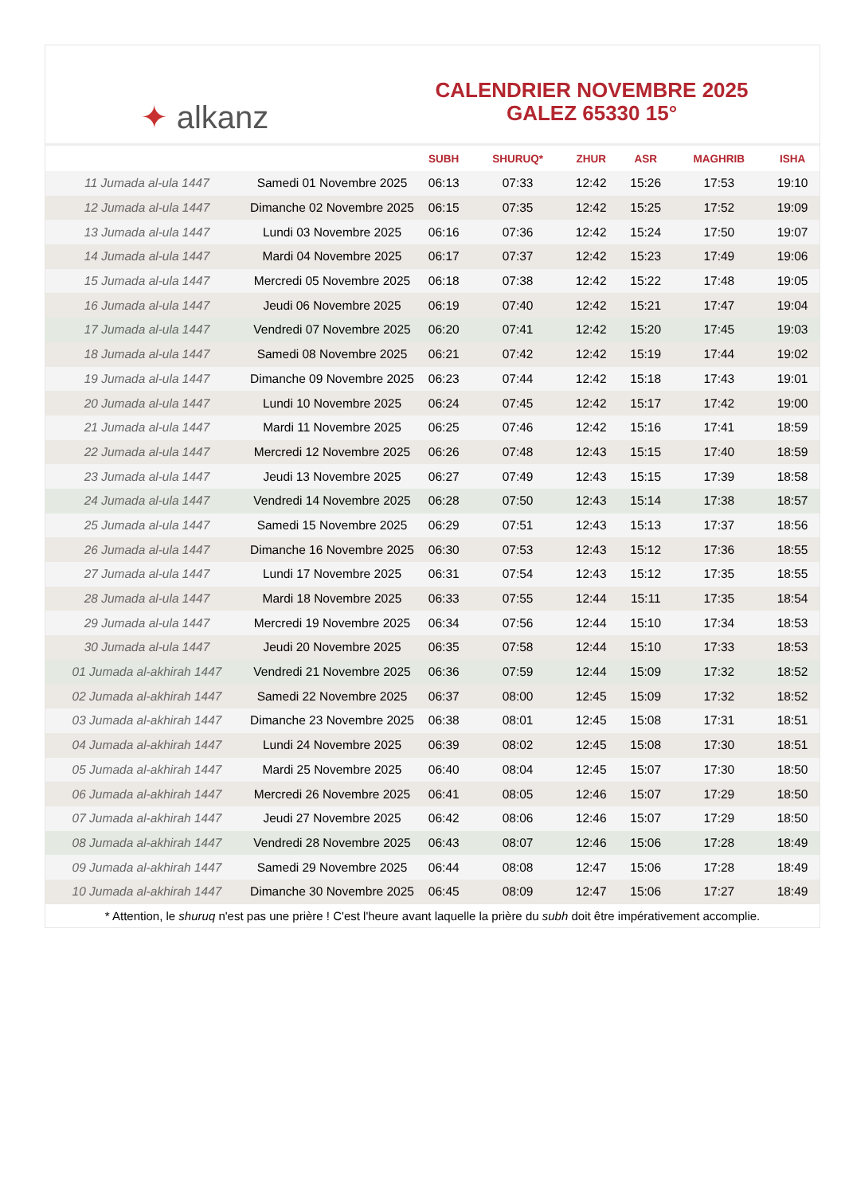✦ alkanz
CALENDRIER NOVEMBRE 2025
GALEZ 65330 15°
| | | SUBH | SHURUQ* | ZHUR | ASR | MAGHRIB | ISHA |
| --- | --- | --- | --- | --- | --- | --- | --- |
| 11 Jumada al-ula 1447 | Samedi 01 Novembre 2025 | 06:13 | 07:33 | 12:42 | 15:26 | 17:53 | 19:10 |
| 12 Jumada al-ula 1447 | Dimanche 02 Novembre 2025 | 06:15 | 07:35 | 12:42 | 15:25 | 17:52 | 19:09 |
| 13 Jumada al-ula 1447 | Lundi 03 Novembre 2025 | 06:16 | 07:36 | 12:42 | 15:24 | 17:50 | 19:07 |
| 14 Jumada al-ula 1447 | Mardi 04 Novembre 2025 | 06:17 | 07:37 | 12:42 | 15:23 | 17:49 | 19:06 |
| 15 Jumada al-ula 1447 | Mercredi 05 Novembre 2025 | 06:18 | 07:38 | 12:42 | 15:22 | 17:48 | 19:05 |
| 16 Jumada al-ula 1447 | Jeudi 06 Novembre 2025 | 06:19 | 07:40 | 12:42 | 15:21 | 17:47 | 19:04 |
| 17 Jumada al-ula 1447 | Vendredi 07 Novembre 2025 | 06:20 | 07:41 | 12:42 | 15:20 | 17:45 | 19:03 |
| 18 Jumada al-ula 1447 | Samedi 08 Novembre 2025 | 06:21 | 07:42 | 12:42 | 15:19 | 17:44 | 19:02 |
| 19 Jumada al-ula 1447 | Dimanche 09 Novembre 2025 | 06:23 | 07:44 | 12:42 | 15:18 | 17:43 | 19:01 |
| 20 Jumada al-ula 1447 | Lundi 10 Novembre 2025 | 06:24 | 07:45 | 12:42 | 15:17 | 17:42 | 19:00 |
| 21 Jumada al-ula 1447 | Mardi 11 Novembre 2025 | 06:25 | 07:46 | 12:42 | 15:16 | 17:41 | 18:59 |
| 22 Jumada al-ula 1447 | Mercredi 12 Novembre 2025 | 06:26 | 07:48 | 12:43 | 15:15 | 17:40 | 18:59 |
| 23 Jumada al-ula 1447 | Jeudi 13 Novembre 2025 | 06:27 | 07:49 | 12:43 | 15:15 | 17:39 | 18:58 |
| 24 Jumada al-ula 1447 | Vendredi 14 Novembre 2025 | 06:28 | 07:50 | 12:43 | 15:14 | 17:38 | 18:57 |
| 25 Jumada al-ula 1447 | Samedi 15 Novembre 2025 | 06:29 | 07:51 | 12:43 | 15:13 | 17:37 | 18:56 |
| 26 Jumada al-ula 1447 | Dimanche 16 Novembre 2025 | 06:30 | 07:53 | 12:43 | 15:12 | 17:36 | 18:55 |
| 27 Jumada al-ula 1447 | Lundi 17 Novembre 2025 | 06:31 | 07:54 | 12:43 | 15:12 | 17:35 | 18:55 |
| 28 Jumada al-ula 1447 | Mardi 18 Novembre 2025 | 06:33 | 07:55 | 12:44 | 15:11 | 17:35 | 18:54 |
| 29 Jumada al-ula 1447 | Mercredi 19 Novembre 2025 | 06:34 | 07:56 | 12:44 | 15:10 | 17:34 | 18:53 |
| 30 Jumada al-ula 1447 | Jeudi 20 Novembre 2025 | 06:35 | 07:58 | 12:44 | 15:10 | 17:33 | 18:53 |
| 01 Jumada al-akhirah 1447 | Vendredi 21 Novembre 2025 | 06:36 | 07:59 | 12:44 | 15:09 | 17:32 | 18:52 |
| 02 Jumada al-akhirah 1447 | Samedi 22 Novembre 2025 | 06:37 | 08:00 | 12:45 | 15:09 | 17:32 | 18:52 |
| 03 Jumada al-akhirah 1447 | Dimanche 23 Novembre 2025 | 06:38 | 08:01 | 12:45 | 15:08 | 17:31 | 18:51 |
| 04 Jumada al-akhirah 1447 | Lundi 24 Novembre 2025 | 06:39 | 08:02 | 12:45 | 15:08 | 17:30 | 18:51 |
| 05 Jumada al-akhirah 1447 | Mardi 25 Novembre 2025 | 06:40 | 08:04 | 12:45 | 15:07 | 17:30 | 18:50 |
| 06 Jumada al-akhirah 1447 | Mercredi 26 Novembre 2025 | 06:41 | 08:05 | 12:46 | 15:07 | 17:29 | 18:50 |
| 07 Jumada al-akhirah 1447 | Jeudi 27 Novembre 2025 | 06:42 | 08:06 | 12:46 | 15:07 | 17:29 | 18:50 |
| 08 Jumada al-akhirah 1447 | Vendredi 28 Novembre 2025 | 06:43 | 08:07 | 12:46 | 15:06 | 17:28 | 18:49 |
| 09 Jumada al-akhirah 1447 | Samedi 29 Novembre 2025 | 06:44 | 08:08 | 12:47 | 15:06 | 17:28 | 18:49 |
| 10 Jumada al-akhirah 1447 | Dimanche 30 Novembre 2025 | 06:45 | 08:09 | 12:47 | 15:06 | 17:27 | 18:49 |
* Attention, le shuruq n'est pas une prière ! C'est l'heure avant laquelle la prière du subh doit être impérativement accomplie.